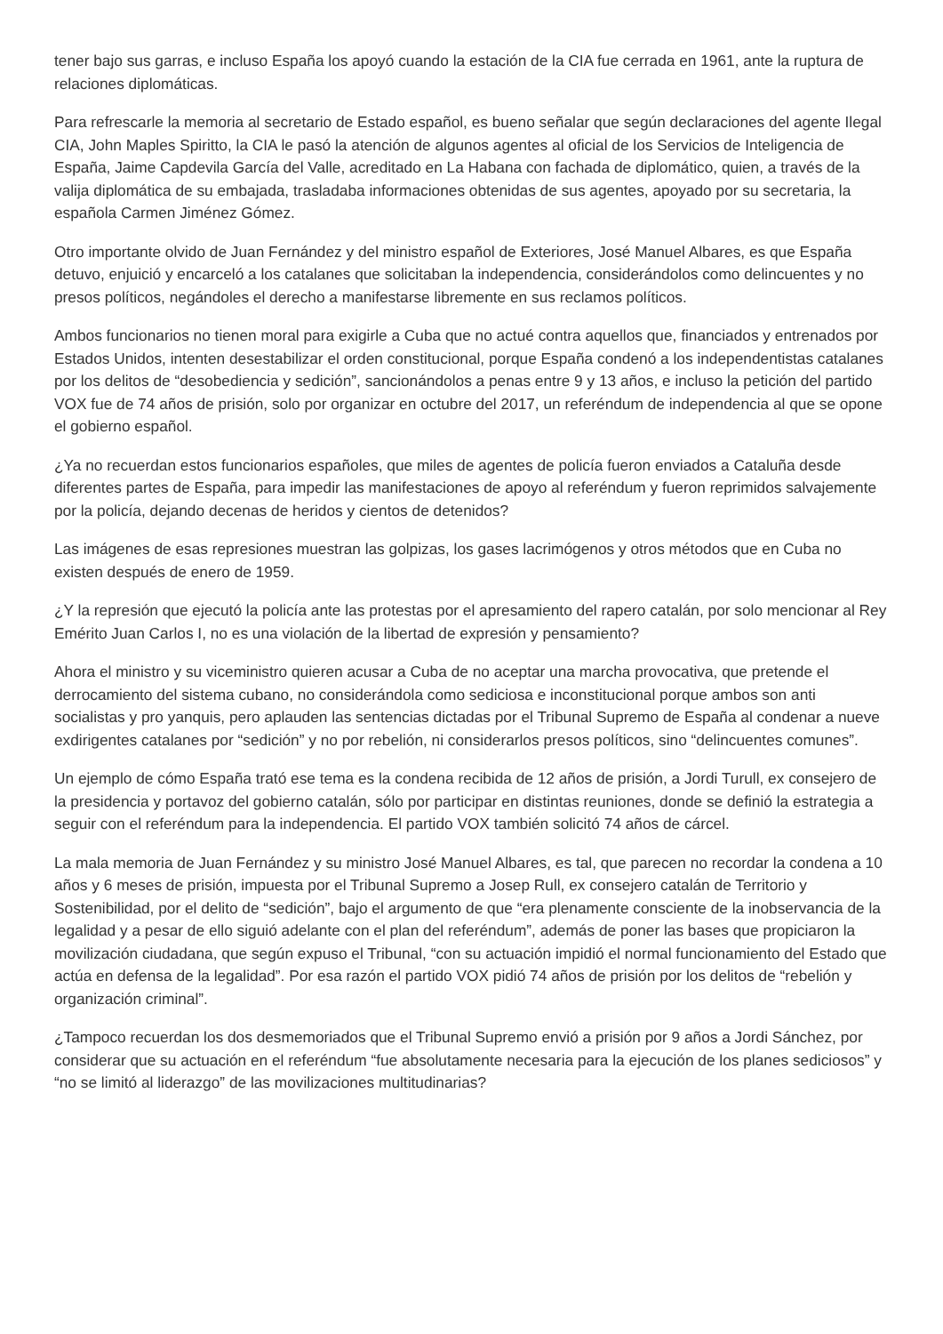tener bajo sus garras, e incluso España los apoyó cuando la estación de la CIA fue cerrada en 1961, ante la ruptura de relaciones diplomáticas.
Para refrescarle la memoria al secretario de Estado español, es bueno señalar que según declaraciones del agente Ilegal CIA, John Maples Spiritto, la CIA le pasó la atención de algunos agentes al oficial de los Servicios de Inteligencia de España, Jaime Capdevila García del Valle, acreditado en La Habana con fachada de diplomático, quien, a través de la valija diplomática de su embajada, trasladaba informaciones obtenidas de sus agentes, apoyado por su secretaria, la española Carmen Jiménez Gómez.
Otro importante olvido de Juan Fernández y del ministro español de Exteriores, José Manuel Albares, es que España detuvo, enjuició y encarceló a los catalanes que solicitaban la independencia, considerándolos como delincuentes y no presos políticos, negándoles el derecho a manifestarse libremente en sus reclamos políticos.
Ambos funcionarios no tienen moral para exigirle a Cuba que no actué contra aquellos que, financiados y entrenados por Estados Unidos, intenten desestabilizar el orden constitucional, porque España condenó a los independentistas catalanes por los delitos de “desobediencia y sedición”, sancionándolos a penas entre 9 y 13 años, e incluso la petición del partido VOX fue de 74 años de prisión, solo por organizar en octubre del 2017, un referéndum de independencia al que se opone el gobierno español.
¿Ya no recuerdan estos funcionarios españoles, que miles de agentes de policía fueron enviados a Cataluña desde diferentes partes de España, para impedir las manifestaciones de apoyo al referéndum y fueron reprimidos salvajemente por la policía, dejando decenas de heridos y cientos de detenidos?
Las imágenes de esas represiones muestran las golpizas, los gases lacrimógenos y otros métodos que en Cuba no existen después de enero de 1959.
¿Y la represión que ejecutó la policía ante las protestas por el apresamiento del rapero catalán, por solo mencionar al Rey Emérito Juan Carlos I, no es una violación de la libertad de expresión y pensamiento?
Ahora el ministro y su viceministro quieren acusar a Cuba de no aceptar una marcha provocativa, que pretende el derrocamiento del sistema cubano, no considerándola como sediciosa e inconstitucional porque ambos son anti socialistas y pro yanquis, pero aplauden las sentencias dictadas por el Tribunal Supremo de España al condenar a nueve exdirigentes catalanes por “sedición” y no por rebelión, ni considerarlos presos políticos, sino “delincuentes comunes”.
Un ejemplo de cómo España trató ese tema es la condena recibida de 12 años de prisión, a Jordi Turull, ex consejero de la presidencia y portavoz del gobierno catalán, sólo por participar en distintas reuniones, donde se definió la estrategia a seguir con el referéndum para la independencia. El partido VOX también solicitó 74 años de cárcel.
La mala memoria de Juan Fernández y su ministro José Manuel Albares, es tal, que parecen no recordar la condena a 10 años y 6 meses de prisión, impuesta por el Tribunal Supremo a Josep Rull, ex consejero catalán de Territorio y Sostenibilidad, por el delito de “sedición”, bajo el argumento de que “era plenamente consciente de la inobservancia de la legalidad y a pesar de ello siguió adelante con el plan del referéndum”, además de poner las bases que propiciaron la movilización ciudadana, que según expuso el Tribunal, “con su actuación impidió el normal funcionamiento del Estado que actúa en defensa de la legalidad”. Por esa razón el partido VOX pidió 74 años de prisión por los delitos de “rebelión y organización criminal”.
¿Tampoco recuerdan los dos desmemoriados que el Tribunal Supremo envió a prisión por 9 años a Jordi Sánchez, por considerar que su actuación en el referéndum “fue absolutamente necesaria para la ejecución de los planes sediciosos” y “no se limitó al liderazgo” de las movilizaciones multitudinarias?